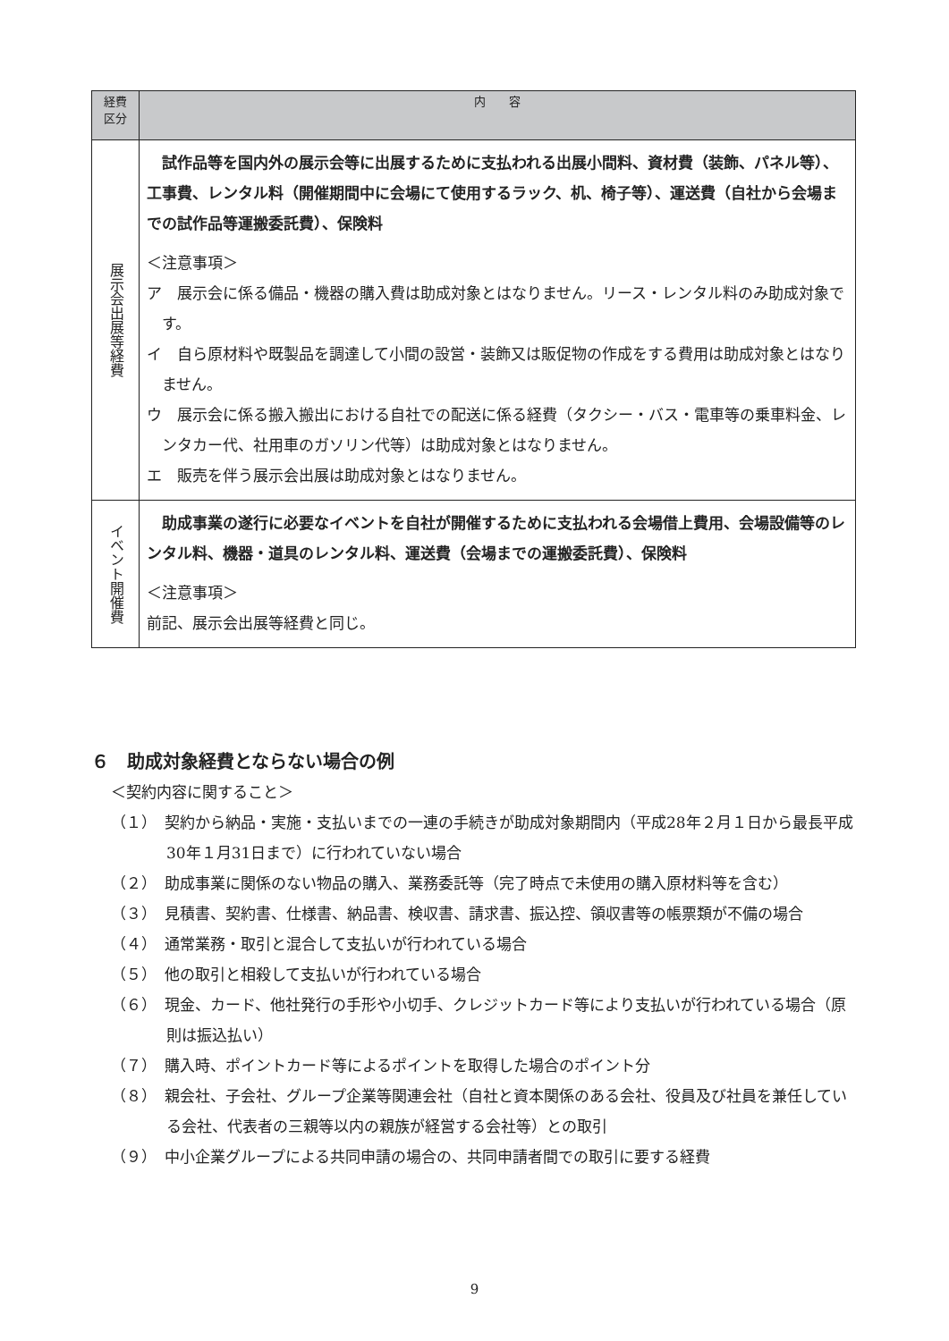| 経費 区分 | 内 容 |
| --- | --- |
| 展示会出展等経費 | 試作品等を国内外の展示会等に出展するために支払われる出展小間料、資材費（装飾、パネル等）、工事費、レンタル料（開催期間中に会場にて使用するラック、机、椅子等）、運送費（自社から会場までの試作品等運搬委託費）、保険料 ＜注意事項＞ ア 展示会に係る備品・機器の購入費は助成対象とはなりません。リース・レンタル料のみ助成対象です。 イ 自ら原材料や既製品を調達して小間の設営・装飾又は販促物の作成をする費用は助成対象とはなりません。 ウ 展示会に係る搬入搬出における自社での配送に係る経費（タクシー・バス・電車等の乗車料金、レンタカー代、社用車のガソリン代等）は助成対象とはなりません。 エ 販売を伴う展示会出展は助成対象とはなりません。 |
| イベント開催費 | 助成事業の遂行に必要なイベントを自社が開催するために支払われる会場借上費用、会場設備等のレンタル料、機器・道具のレンタル料、運送費（会場までの運搬委託費）、保険料 ＜注意事項＞ 前記、展示会出展等経費と同じ。 |
６　助成対象経費とならない場合の例
＜契約内容に関すること＞
（１）　契約から納品・実施・支払いまでの一連の手続きが助成対象期間内（平成28年２月１日から最長平成30年１月31日まで）に行われていない場合
（２）　助成事業に関係のない物品の購入、業務委託等（完了時点で未使用の購入原材料等を含む）
（３）　見積書、契約書、仕様書、納品書、検収書、請求書、振込控、領収書等の帳票類が不備の場合
（４）　通常業務・取引と混合して支払いが行われている場合
（５）　他の取引と相殺して支払いが行われている場合
（６）　現金、カード、他社発行の手形や小切手、クレジットカード等により支払いが行われている場合（原則は振込払い）
（７）　購入時、ポイントカード等によるポイントを取得した場合のポイント分
（８）　親会社、子会社、グループ企業等関連会社（自社と資本関係のある会社、役員及び社員を兼任している会社、代表者の三親等以内の親族が経営する会社等）との取引
（９）　中小企業グループによる共同申請の場合の、共同申請者間での取引に要する経費
9